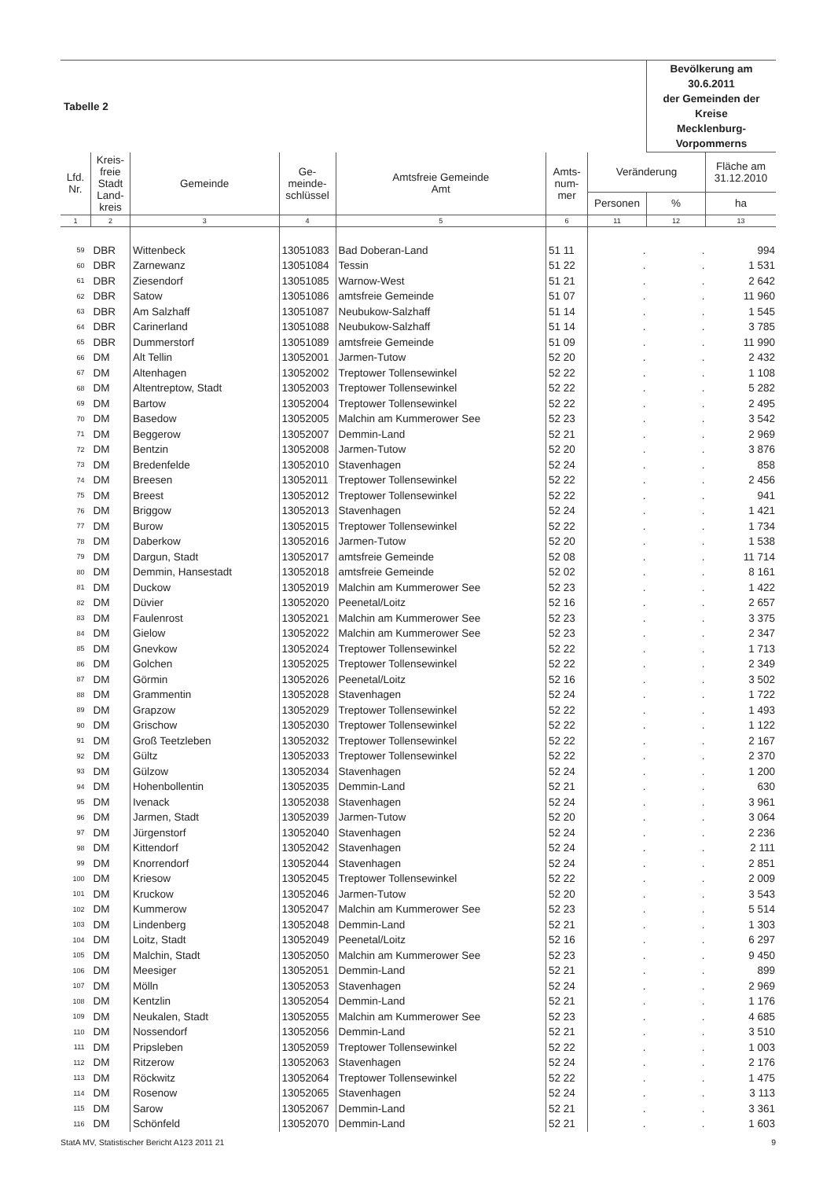| Tabelle 2 | | | | | | | Bevölkerung am 30.6.2011 der Gemeinden der Kreise Mecklenburg-Vorpommerns | |
| Lfd. Nr. | Kreis- freie Stadt Land- kreis | Gemeinde | Ge- meinde- schlüssel | Amtsfreie Gemeinde Amt | Amts- num- mer | Veränderung | | Fläche am 31.12.2010 |
| | | | | | | Personen | % | ha |
| 1 | 2 | 3 | 4 | 5 | 6 | 11 | 12 | 13 |
| 59 | DBR | Wittenbeck | 13051083 | Bad Doberan-Land | 51 11 | . | . | 994 |
| 60 | DBR | Zarnewanz | 13051084 | Tessin | 51 22 | . | . | 1 531 |
| 61 | DBR | Ziesendorf | 13051085 | Warnow-West | 51 21 | . | . | 2 642 |
| 62 | DBR | Satow | 13051086 | amtsfreie Gemeinde | 51 07 | . | . | 11 960 |
| 63 | DBR | Am Salzhaff | 13051087 | Neubukow-Salzhaff | 51 14 | . | . | 1 545 |
| 64 | DBR | Carinerland | 13051088 | Neubukow-Salzhaff | 51 14 | . | . | 3 785 |
| 65 | DBR | Dummerstorf | 13051089 | amtsfreie Gemeinde | 51 09 | . | . | 11 990 |
| 66 | DM | Alt Tellin | 13052001 | Jarmen-Tutow | 52 20 | . | . | 2 432 |
| 67 | DM | Altenhagen | 13052002 | Treptower Tollensewinkel | 52 22 | . | . | 1 108 |
| 68 | DM | Altentreptow, Stadt | 13052003 | Treptower Tollensewinkel | 52 22 | . | . | 5 282 |
| 69 | DM | Bartow | 13052004 | Treptower Tollensewinkel | 52 22 | . | . | 2 495 |
| 70 | DM | Basedow | 13052005 | Malchin am Kummerower See | 52 23 | . | . | 3 542 |
| 71 | DM | Beggerow | 13052007 | Demmin-Land | 52 21 | . | . | 2 969 |
| 72 | DM | Bentzin | 13052008 | Jarmen-Tutow | 52 20 | . | . | 3 876 |
| 73 | DM | Bredenfelde | 13052010 | Stavenhagen | 52 24 | . | . | 858 |
| 74 | DM | Breesen | 13052011 | Treptower Tollensewinkel | 52 22 | . | . | 2 456 |
| 75 | DM | Breest | 13052012 | Treptower Tollensewinkel | 52 22 | . | . | 941 |
| 76 | DM | Briggow | 13052013 | Stavenhagen | 52 24 | . | . | 1 421 |
| 77 | DM | Burow | 13052015 | Treptower Tollensewinkel | 52 22 | . | . | 1 734 |
| 78 | DM | Daberkow | 13052016 | Jarmen-Tutow | 52 20 | . | . | 1 538 |
| 79 | DM | Dargun, Stadt | 13052017 | amtsfreie Gemeinde | 52 08 | . | . | 11 714 |
| 80 | DM | Demmin, Hansestadt | 13052018 | amtsfreie Gemeinde | 52 02 | . | . | 8 161 |
| 81 | DM | Duckow | 13052019 | Malchin am Kummerower See | 52 23 | . | . | 1 422 |
| 82 | DM | Düvier | 13052020 | Peenetal/Loitz | 52 16 | . | . | 2 657 |
| 83 | DM | Faulenrost | 13052021 | Malchin am Kummerower See | 52 23 | . | . | 3 375 |
| 84 | DM | Gielow | 13052022 | Malchin am Kummerower See | 52 23 | . | . | 2 347 |
| 85 | DM | Gnevkow | 13052024 | Treptower Tollensewinkel | 52 22 | . | . | 1 713 |
| 86 | DM | Golchen | 13052025 | Treptower Tollensewinkel | 52 22 | . | . | 2 349 |
| 87 | DM | Görmin | 13052026 | Peenetal/Loitz | 52 16 | . | . | 3 502 |
| 88 | DM | Grammentin | 13052028 | Stavenhagen | 52 24 | . | . | 1 722 |
| 89 | DM | Grapzow | 13052029 | Treptower Tollensewinkel | 52 22 | . | . | 1 493 |
| 90 | DM | Grischow | 13052030 | Treptower Tollensewinkel | 52 22 | . | . | 1 122 |
| 91 | DM | Groß Teetzleben | 13052032 | Treptower Tollensewinkel | 52 22 | . | . | 2 167 |
| 92 | DM | Gültz | 13052033 | Treptower Tollensewinkel | 52 22 | . | . | 2 370 |
| 93 | DM | Gülzow | 13052034 | Stavenhagen | 52 24 | . | . | 1 200 |
| 94 | DM | Hohenbollentin | 13052035 | Demmin-Land | 52 21 | . | . | 630 |
| 95 | DM | Ivenack | 13052038 | Stavenhagen | 52 24 | . | . | 3 961 |
| 96 | DM | Jarmen, Stadt | 13052039 | Jarmen-Tutow | 52 20 | . | . | 3 064 |
| 97 | DM | Jürgenstorf | 13052040 | Stavenhagen | 52 24 | . | . | 2 236 |
| 98 | DM | Kittendorf | 13052042 | Stavenhagen | 52 24 | . | . | 2 111 |
| 99 | DM | Knorrendorf | 13052044 | Stavenhagen | 52 24 | . | . | 2 851 |
| 100 | DM | Kriesow | 13052045 | Treptower Tollensewinkel | 52 22 | . | . | 2 009 |
| 101 | DM | Kruckow | 13052046 | Jarmen-Tutow | 52 20 | . | . | 3 543 |
| 102 | DM | Kummerow | 13052047 | Malchin am Kummerower See | 52 23 | . | . | 5 514 |
| 103 | DM | Lindenberg | 13052048 | Demmin-Land | 52 21 | . | . | 1 303 |
| 104 | DM | Loitz, Stadt | 13052049 | Peenetal/Loitz | 52 16 | . | . | 6 297 |
| 105 | DM | Malchin, Stadt | 13052050 | Malchin am Kummerower See | 52 23 | . | . | 9 450 |
| 106 | DM | Meesiger | 13052051 | Demmin-Land | 52 21 | . | . | 899 |
| 107 | DM | Mölln | 13052053 | Stavenhagen | 52 24 | . | . | 2 969 |
| 108 | DM | Kentzlin | 13052054 | Demmin-Land | 52 21 | . | . | 1 176 |
| 109 | DM | Neukalen, Stadt | 13052055 | Malchin am Kummerower See | 52 23 | . | . | 4 685 |
| 110 | DM | Nossendorf | 13052056 | Demmin-Land | 52 21 | . | . | 3 510 |
| 111 | DM | Pripsleben | 13052059 | Treptower Tollensewinkel | 52 22 | . | . | 1 003 |
| 112 | DM | Ritzerow | 13052063 | Stavenhagen | 52 24 | . | . | 2 176 |
| 113 | DM | Röckwitz | 13052064 | Treptower Tollensewinkel | 52 22 | . | . | 1 475 |
| 114 | DM | Rosenow | 13052065 | Stavenhagen | 52 24 | . | . | 3 113 |
| 115 | DM | Sarow | 13052067 | Demmin-Land | 52 21 | . | . | 3 361 |
| 116 | DM | Schönfeld | 13052070 | Demmin-Land | 52 21 | . | . | 1 603 |
StatA MV, Statistischer Bericht A123 2011 21 9